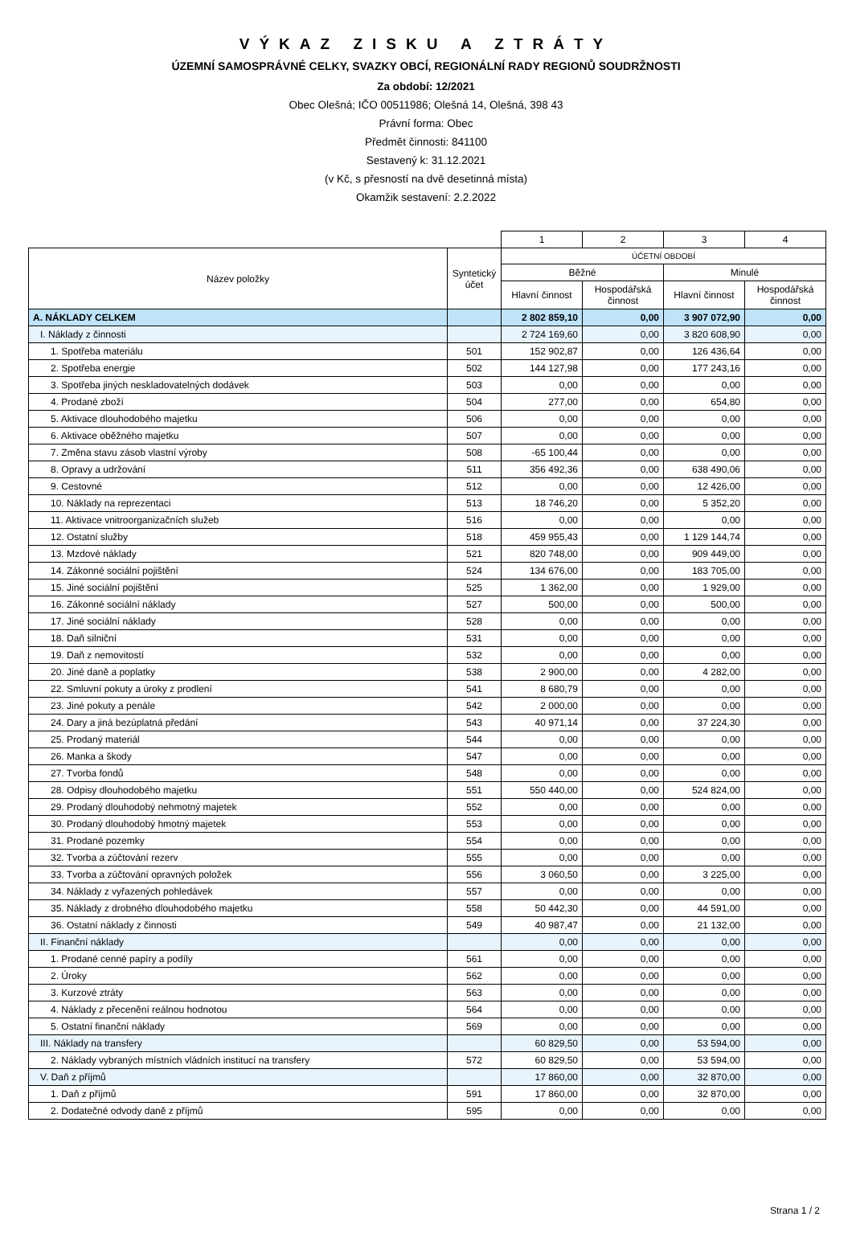VÝKAZ ZISKU A ZTRÁTY
ÚZEMNÍ SAMOSPRÁVNÉ CELKY, SVAZKY OBCÍ, REGIONÁLNÍ RADY REGIONŮ SOUDRŽNOSTI
Za období: 12/2021
Obec Olešná; IČO 00511986; Olešná 14, Olešná, 398 43
Právní forma: Obec
Předmět činnosti: 841100
Sestavený k: 31.12.2021
(v Kč, s přesností na dvě desetinná místa)
Okamžik sestavení: 2.2.2022
| | | 1 | 2 | 3 | 4 |
| Název položky | Syntetický účet | ÚČETNÍ OBDOBÍ | | | |
| | | Běžné | | Minulé | |
| | | Hlavní činnost | Hospodářská činnost | Hlavní činnost | Hospodářská činnost |
| A. NÁKLADY CELKEM | | 2 802 859,10 | 0,00 | 3 907 072,90 | 0,00 |
| I. Náklady z činnosti | | 2 724 169,60 | 0,00 | 3 820 608,90 | 0,00 |
| 1. Spotřeba materiálu | 501 | 152 902,87 | 0,00 | 126 436,64 | 0,00 |
| 2. Spotřeba energie | 502 | 144 127,98 | 0,00 | 177 243,16 | 0,00 |
| 3. Spotřeba jiných neskladovatelných dodávek | 503 | 0,00 | 0,00 | 0,00 | 0,00 |
| 4. Prodané zboží | 504 | 277,00 | 0,00 | 654,80 | 0,00 |
| 5. Aktivace dlouhodobého majetku | 506 | 0,00 | 0,00 | 0,00 | 0,00 |
| 6. Aktivace oběžného majetku | 507 | 0,00 | 0,00 | 0,00 | 0,00 |
| 7. Změna stavu zásob vlastní výroby | 508 | -65 100,44 | 0,00 | 0,00 | 0,00 |
| 8. Opravy a udržování | 511 | 356 492,36 | 0,00 | 638 490,06 | 0,00 |
| 9. Cestovné | 512 | 0,00 | 0,00 | 12 426,00 | 0,00 |
| 10. Náklady na reprezentaci | 513 | 18 746,20 | 0,00 | 5 352,20 | 0,00 |
| 11. Aktivace vnitroorganizačních služeb | 516 | 0,00 | 0,00 | 0,00 | 0,00 |
| 12. Ostatní služby | 518 | 459 955,43 | 0,00 | 1 129 144,74 | 0,00 |
| 13. Mzdové náklady | 521 | 820 748,00 | 0,00 | 909 449,00 | 0,00 |
| 14. Zákonné sociální pojištění | 524 | 134 676,00 | 0,00 | 183 705,00 | 0,00 |
| 15. Jiné sociální pojištění | 525 | 1 362,00 | 0,00 | 1 929,00 | 0,00 |
| 16. Zákonné sociální náklady | 527 | 500,00 | 0,00 | 500,00 | 0,00 |
| 17. Jiné sociální náklady | 528 | 0,00 | 0,00 | 0,00 | 0,00 |
| 18. Daň silniční | 531 | 0,00 | 0,00 | 0,00 | 0,00 |
| 19. Daň z nemovitostí | 532 | 0,00 | 0,00 | 0,00 | 0,00 |
| 20. Jiné daně a poplatky | 538 | 2 900,00 | 0,00 | 4 282,00 | 0,00 |
| 22. Smluvní pokuty a úroky z prodlení | 541 | 8 680,79 | 0,00 | 0,00 | 0,00 |
| 23. Jiné pokuty a penále | 542 | 2 000,00 | 0,00 | 0,00 | 0,00 |
| 24. Dary a jiná bezúplatná předání | 543 | 40 971,14 | 0,00 | 37 224,30 | 0,00 |
| 25. Prodaný materiál | 544 | 0,00 | 0,00 | 0,00 | 0,00 |
| 26. Manka a škody | 547 | 0,00 | 0,00 | 0,00 | 0,00 |
| 27. Tvorba fondů | 548 | 0,00 | 0,00 | 0,00 | 0,00 |
| 28. Odpisy dlouhodobého majetku | 551 | 550 440,00 | 0,00 | 524 824,00 | 0,00 |
| 29. Prodaný dlouhodobý nehmotný majetek | 552 | 0,00 | 0,00 | 0,00 | 0,00 |
| 30. Prodaný dlouhodobý hmotný majetek | 553 | 0,00 | 0,00 | 0,00 | 0,00 |
| 31. Prodané pozemky | 554 | 0,00 | 0,00 | 0,00 | 0,00 |
| 32. Tvorba a zúčtování rezerv | 555 | 0,00 | 0,00 | 0,00 | 0,00 |
| 33. Tvorba a zúčtování opravných položek | 556 | 3 060,50 | 0,00 | 3 225,00 | 0,00 |
| 34. Náklady z vyřazených pohledávek | 557 | 0,00 | 0,00 | 0,00 | 0,00 |
| 35. Náklady z drobného dlouhodobého majetku | 558 | 50 442,30 | 0,00 | 44 591,00 | 0,00 |
| 36. Ostatní náklady z činnosti | 549 | 40 987,47 | 0,00 | 21 132,00 | 0,00 |
| II. Finanční náklady | | 0,00 | 0,00 | 0,00 | 0,00 |
| 1. Prodané cenné papíry a podíly | 561 | 0,00 | 0,00 | 0,00 | 0,00 |
| 2. Úroky | 562 | 0,00 | 0,00 | 0,00 | 0,00 |
| 3. Kurzové ztráty | 563 | 0,00 | 0,00 | 0,00 | 0,00 |
| 4. Náklady z přecenění reálnou hodnotou | 564 | 0,00 | 0,00 | 0,00 | 0,00 |
| 5. Ostatní finanční náklady | 569 | 0,00 | 0,00 | 0,00 | 0,00 |
| III. Náklady na transfery | | 60 829,50 | 0,00 | 53 594,00 | 0,00 |
| 2. Náklady vybraných místních vládních institucí na transfery | 572 | 60 829,50 | 0,00 | 53 594,00 | 0,00 |
| V. Daň z příjmů | | 17 860,00 | 0,00 | 32 870,00 | 0,00 |
| 1. Daň z příjmů | 591 | 17 860,00 | 0,00 | 32 870,00 | 0,00 |
| 2. Dodatečné odvody daně z příjmů | 595 | 0,00 | 0,00 | 0,00 | 0,00 |
Strana 1 / 2